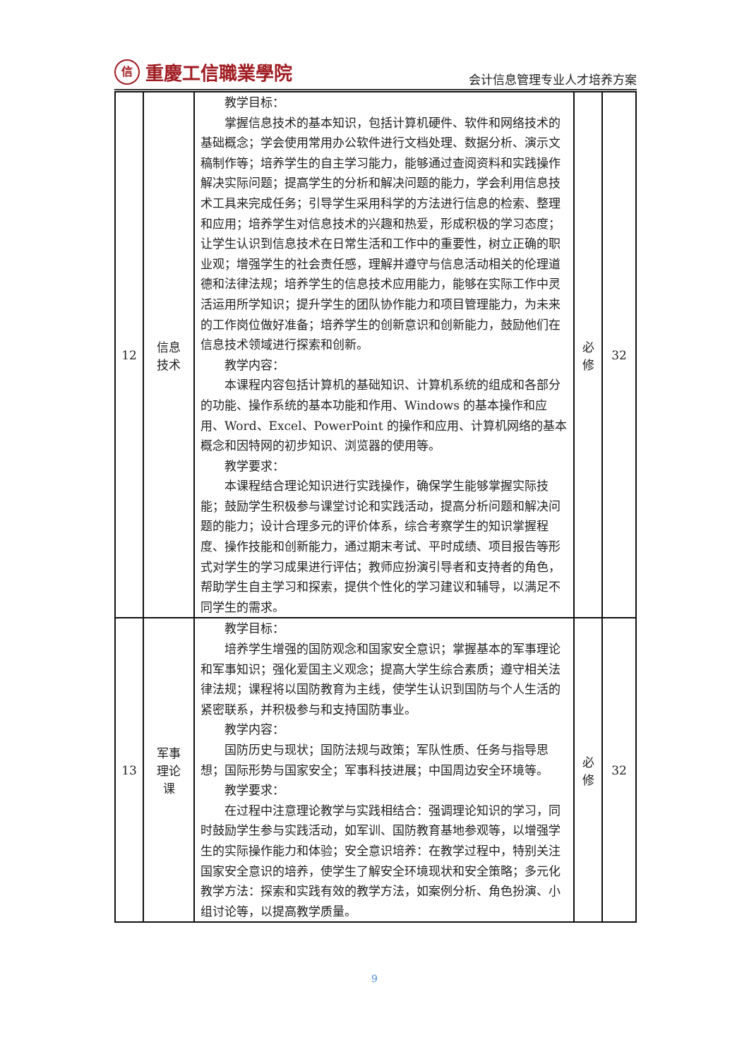信重慶工信職業學院
会计信息管理专业人才培养方案
| 12 | 信息 技术 | 教学目标： 掌握信息技术的基本知识，包括计算机硬件、软件和网络技术的基础概念；学会使用常用办公软件进行文档处理、数据分析、演示文稿制作等；培养学生的自主学习能力，能够通过查阅资料和实践操作解决实际问题；提高学生的分析和解决问题的能力，学会利用信息技术工具来完成任务；引导学生采用科学的方法进行信息的检索、整理和应用；培养学生对信息技术的兴趣和热爱，形成积极的学习态度；让学生认识到信息技术在日常生活和工作中的重要性，树立正确的职业观；增强学生的社会责任感，理解并遵守与信息活动相关的伦理道德和法律法规；培养学生的信息技术应用能力，能够在实际工作中灵活运用所学知识；提升学生的团队协作能力和项目管理能力，为未来的工作岗位做好准备；培养学生的创新意识和创新能力，鼓励他们在信息技术领域进行探索和创新。 教学内容： 本课程内容包括计算机的基础知识、计算机系统的组成和各部分的功能、操作系统的基本功能和作用、Windows 的基本操作和应用、Word、Excel、PowerPoint 的操作和应用、计算机网络的基本概念和因特网的初步知识、浏览器的使用等。 教学要求： 本课程结合理论知识进行实践操作，确保学生能够掌握实际技能；鼓励学生积极参与课堂讨论和实践活动，提高分析问题和解决问题的能力；设计合理多元的评价体系，综合考察学生的知识掌握程度、操作技能和创新能力，通过期末考试、平时成绩、项目报告等形式对学生的学习成果进行评估；教师应扮演引导者和支持者的角色，帮助学生自主学习和探索，提供个性化的学习建议和辅导，以满足不同学生的需求。 | 必 修 | 32 |
| 13 | 军事 理论 课 | 教学目标： 培养学生增强的国防观念和国家安全意识；掌握基本的军事理论和军事知识；强化爱国主义观念；提高大学生综合素质；遵守相关法律法规；课程将以国防教育为主线，使学生认识到国防与个人生活的紧密联系，并积极参与和支持国防事业。 教学内容： 国防历史与现状；国防法规与政策；军队性质、任务与指导思想；国际形势与国家安全；军事科技进展；中国周边安全环境等。 教学要求： 在过程中注意理论教学与实践相结合：强调理论知识的学习，同时鼓励学生参与实践活动，如军训、国防教育基地参观等，以增强学生的实际操作能力和体验；安全意识培养：在教学过程中，特别关注国家安全意识的培养，使学生了解安全环境现状和安全策略；多元化教学方法：探索和实践有效的教学方法，如案例分析、角色扮演、小组讨论等，以提高教学质量。 | 必 修 | 32 |
9